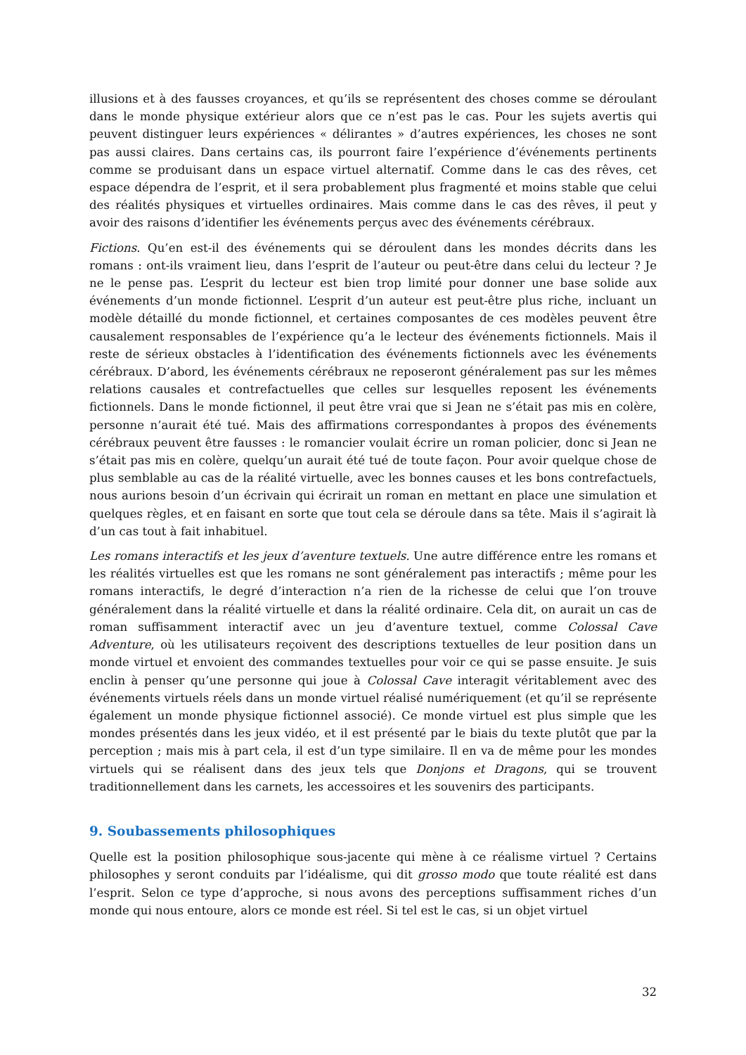illusions et à des fausses croyances, et qu’ils se représentent des choses comme se déroulant dans le monde physique extérieur alors que ce n’est pas le cas. Pour les sujets avertis qui peuvent distinguer leurs expériences « délirantes » d’autres expériences, les choses ne sont pas aussi claires. Dans certains cas, ils pourront faire l’expérience d’événements pertinents comme se produisant dans un espace virtuel alternatif. Comme dans le cas des rêves, cet espace dépendra de l’esprit, et il sera probablement plus fragmenté et moins stable que celui des réalités physiques et virtuelles ordinaires. Mais comme dans le cas des rêves, il peut y avoir des raisons d’identifier les événements perçus avec des événements cérébraux.
Fictions. Qu’en est-il des événements qui se déroulent dans les mondes décrits dans les romans : ont-ils vraiment lieu, dans l’esprit de l’auteur ou peut-être dans celui du lecteur ? Je ne le pense pas. L’esprit du lecteur est bien trop limité pour donner une base solide aux événements d’un monde fictionnel. L’esprit d’un auteur est peut-être plus riche, incluant un modèle détaillé du monde fictionnel, et certaines composantes de ces modèles peuvent être causalement responsables de l’expérience qu’a le lecteur des événements fictionnels. Mais il reste de sérieux obstacles à l’identification des événements fictionnels avec les événements cérébraux. D’abord, les événements cérébraux ne reposeront généralement pas sur les mêmes relations causales et contrefactuelles que celles sur lesquelles reposent les événements fictionnels. Dans le monde fictionnel, il peut être vrai que si Jean ne s’était pas mis en colère, personne n’aurait été tué. Mais des affirmations correspondantes à propos des événements cérébraux peuvent être fausses : le romancier voulait écrire un roman policier, donc si Jean ne s’était pas mis en colère, quelqu’un aurait été tué de toute façon. Pour avoir quelque chose de plus semblable au cas de la réalité virtuelle, avec les bonnes causes et les bons contrefactuels, nous aurions besoin d’un écrivain qui écrirait un roman en mettant en place une simulation et quelques règles, et en faisant en sorte que tout cela se déroule dans sa tête. Mais il s’agirait là d’un cas tout à fait inhabituel.
Les romans interactifs et les jeux d’aventure textuels. Une autre différence entre les romans et les réalités virtuelles est que les romans ne sont généralement pas interactifs ; même pour les romans interactifs, le degré d’interaction n’a rien de la richesse de celui que l’on trouve généralement dans la réalité virtuelle et dans la réalité ordinaire. Cela dit, on aurait un cas de roman suffisamment interactif avec un jeu d’aventure textuel, comme Colossal Cave Adventure, où les utilisateurs reçoivent des descriptions textuelles de leur position dans un monde virtuel et envoient des commandes textuelles pour voir ce qui se passe ensuite. Je suis enclin à penser qu’une personne qui joue à Colossal Cave interagit véritablement avec des événements virtuels réels dans un monde virtuel réalisé numériquement (et qu’il se représente également un monde physique fictionnel associé). Ce monde virtuel est plus simple que les mondes présentés dans les jeux vidéo, et il est présenté par le biais du texte plutôt que par la perception ; mais mis à part cela, il est d’un type similaire. Il en va de même pour les mondes virtuels qui se réalisent dans des jeux tels que Donjons et Dragons, qui se trouvent traditionnellement dans les carnets, les accessoires et les souvenirs des participants.
9. Soubassements philosophiques
Quelle est la position philosophique sous-jacente qui mène à ce réalisme virtuel ? Certains philosophes y seront conduits par l’idéalisme, qui dit grosso modo que toute réalité est dans l’esprit. Selon ce type d’approche, si nous avons des perceptions suffisamment riches d’un monde qui nous entoure, alors ce monde est réel. Si tel est le cas, si un objet virtuel
32